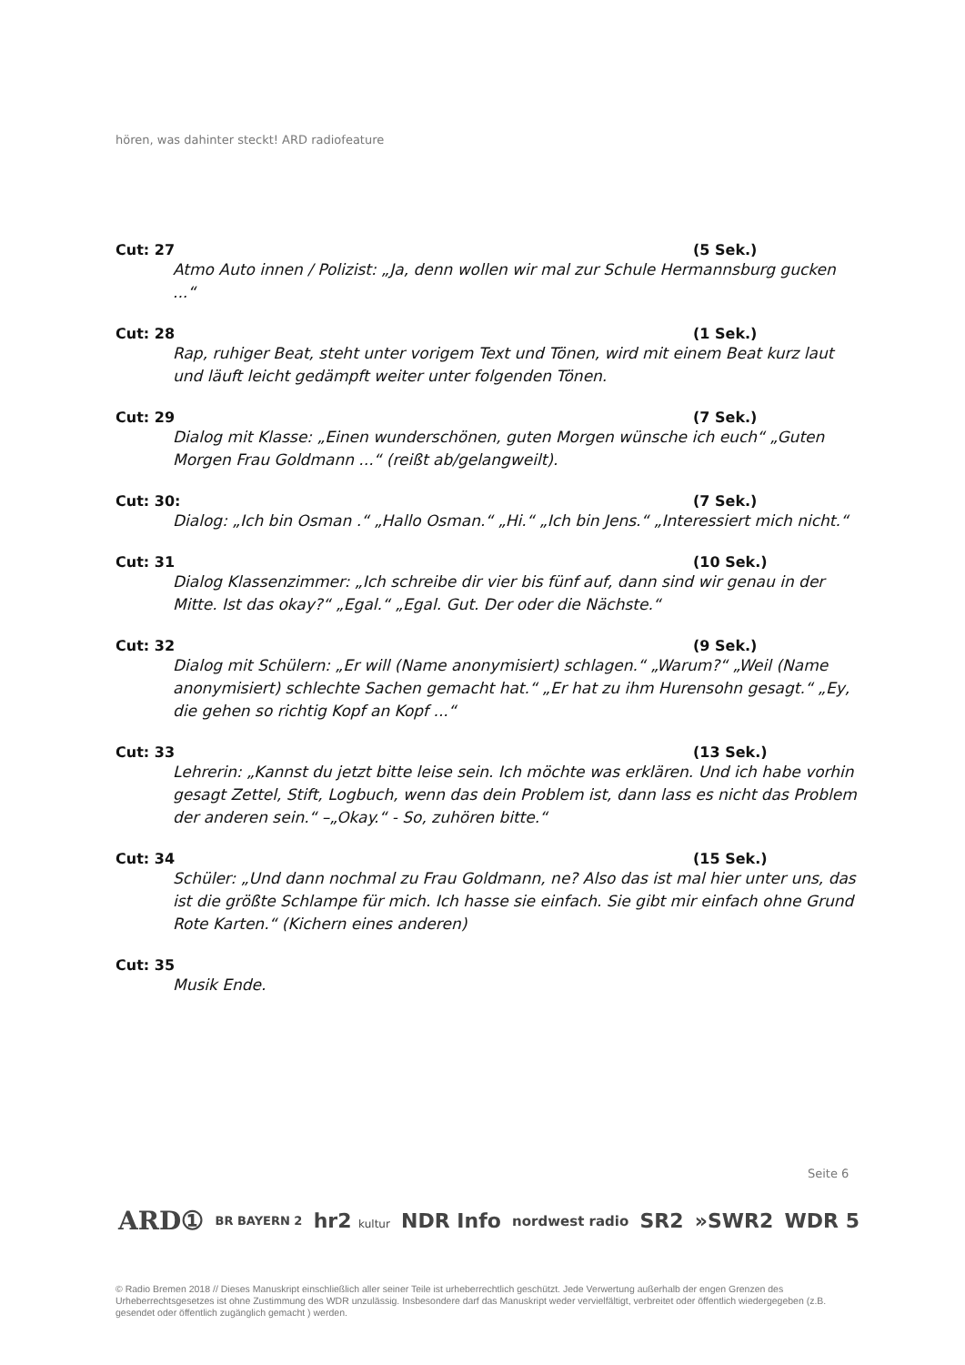hören, was dahinter steckt! ARD radiofeature
Cut: 27 (5 Sek.)
Atmo Auto innen / Polizist: „Ja, denn wollen wir mal zur Schule Hermannsburg gucken ...“
Cut: 28 (1 Sek.)
Rap, ruhiger Beat, steht unter vorigem Text und Tönen, wird mit einem Beat kurz laut und läuft leicht gedämpft weiter unter folgenden Tönen.
Cut: 29 (7 Sek.)
Dialog mit Klasse: „Einen wunderschönen, guten Morgen wünsche ich euch“ „Guten Morgen Frau Goldmann ...“ (reißt ab/gelangweilt).
Cut: 30: (7 Sek.)
Dialog: „Ich bin Osman .“ „Hallo Osman.“ „Hi.“ „Ich bin Jens.“ „Interessiert mich nicht.“
Cut: 31 (10 Sek.)
Dialog Klassenzimmer: „Ich schreibe dir vier bis fünf auf, dann sind wir genau in der Mitte. Ist das okay?“ „Egal.“ „Egal. Gut. Der oder die Nächste.“
Cut: 32 (9 Sek.)
Dialog mit Schülern: „Er will (Name anonymisiert) schlagen.“ „Warum?“ „Weil (Name anonymisiert) schlechte Sachen gemacht hat.“ „Er hat zu ihm Hurensohn gesagt.“ „Ey, die gehen so richtig Kopf an Kopf ...“
Cut: 33 (13 Sek.)
Lehrerin: „Kannst du jetzt bitte leise sein. Ich möchte was erklären. Und ich habe vorhin gesagt Zettel, Stift, Logbuch, wenn das dein Problem ist, dann lass es nicht das Problem der anderen sein.“ –„Okay.“ - So, zuhören bitte.“
Cut: 34 (15 Sek.)
Schüler: „Und dann nochmal zu Frau Goldmann, ne? Also das ist mal hier unter uns, das ist die größte Schlampe für mich. Ich hasse sie einfach. Sie gibt mir einfach ohne Grund Rote Karten.“ (Kichern eines anderen)
Cut: 35
Musik Ende.
Seite 6
ARD① BR BAYERN 2 hr2 kultur NDR Info nordwest radio SR2 »SWR2 WDR 5
© Radio Bremen 2018 // Dieses Manuskript einschließlich aller seiner Teile ist urheberrechtlich geschützt. Jede Verwertung außerhalb der engen Grenzen des Urheberrechtsgesetzes ist ohne Zustimmung des WDR unzulässig. Insbesondere darf das Manuskript weder vervielfältigt, verbreitet oder öffentlich wiedergegeben (z.B. gesendet oder öffentlich zugänglich gemacht ) werden.